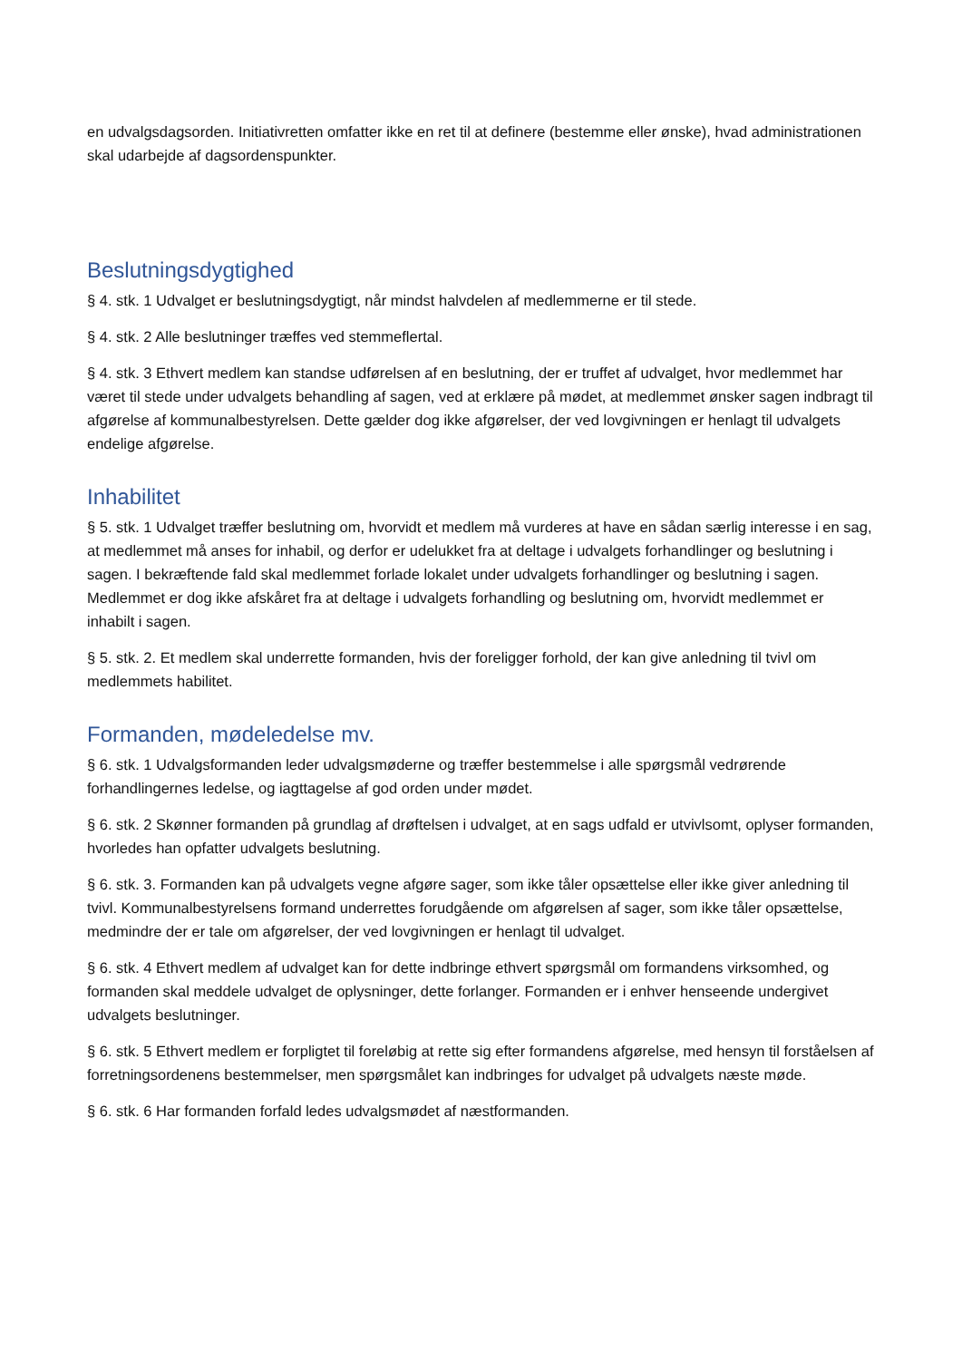en udvalgsdagsorden. Initiativretten omfatter ikke en ret til at definere (bestemme eller ønske), hvad administrationen skal udarbejde af dagsordenspunkter.
Beslutningsdygtighed
§ 4. stk. 1 Udvalget er beslutningsdygtigt, når mindst halvdelen af medlemmerne er til stede.
§ 4. stk. 2 Alle beslutninger træffes ved stemmeflertal.
§ 4. stk. 3 Ethvert medlem kan standse udførelsen af en beslutning, der er truffet af udvalget, hvor medlemmet har været til stede under udvalgets behandling af sagen, ved at erklære på mødet, at medlemmet ønsker sagen indbragt til afgørelse af kommunalbestyrelsen. Dette gælder dog ikke afgørelser, der ved lovgivningen er henlagt til udvalgets endelige afgørelse.
Inhabilitet
§ 5. stk. 1 Udvalget træffer beslutning om, hvorvidt et medlem må vurderes at have en sådan særlig interesse i en sag, at medlemmet må anses for inhabil, og derfor er udelukket fra at deltage i udvalgets forhandlinger og beslutning i sagen. I bekræftende fald skal medlemmet forlade lokalet under udvalgets forhandlinger og beslutning i sagen. Medlemmet er dog ikke afskåret fra at deltage i udvalgets forhandling og beslutning om, hvorvidt medlemmet er inhabilt i sagen.
§ 5. stk. 2. Et medlem skal underrette formanden, hvis der foreligger forhold, der kan give anledning til tvivl om medlemmets habilitet.
Formanden, mødeledelse mv.
§ 6. stk. 1 Udvalgsformanden leder udvalgsmøderne og træffer bestemmelse i alle spørgsmål vedrørende forhandlingernes ledelse, og iagttagelse af god orden under mødet.
§ 6. stk. 2 Skønner formanden på grundlag af drøftelsen i udvalget, at en sags udfald er utvivlsomt, oplyser formanden, hvorledes han opfatter udvalgets beslutning.
§ 6. stk. 3. Formanden kan på udvalgets vegne afgøre sager, som ikke tåler opsættelse eller ikke giver anledning til tvivl. Kommunalbestyrelsens formand underrettes forudgående om afgørelsen af sager, som ikke tåler opsættelse, medmindre der er tale om afgørelser, der ved lovgivningen er henlagt til udvalget.
§ 6. stk. 4 Ethvert medlem af udvalget kan for dette indbringe ethvert spørgsmål om formandens virksomhed, og formanden skal meddele udvalget de oplysninger, dette forlanger. Formanden er i enhver henseende undergivet udvalgets beslutninger.
§ 6. stk. 5 Ethvert medlem er forpligtet til foreløbig at rette sig efter formandens afgørelse, med hensyn til forståelsen af forretningsordenens bestemmelser, men spørgsmålet kan indbringes for udvalget på udvalgets næste møde.
§ 6. stk. 6 Har formanden forfald ledes udvalgsmødet af næstformanden.